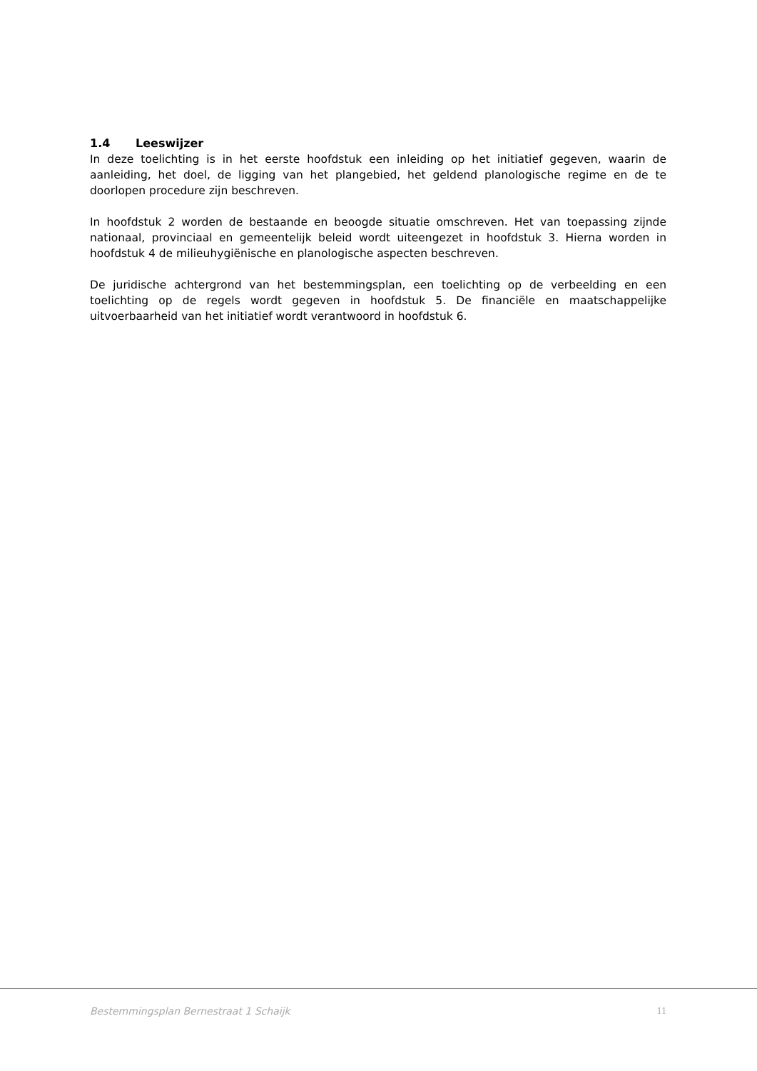1.4 Leeswijzer
In deze toelichting is in het eerste hoofdstuk een inleiding op het initiatief gegeven, waarin de aanleiding, het doel, de ligging van het plangebied, het geldend planologische regime en de te doorlopen procedure zijn beschreven.
In hoofdstuk 2 worden de bestaande en beoogde situatie omschreven. Het van toepassing zijnde nationaal, provinciaal en gemeentelijk beleid wordt uiteengezet in hoofdstuk 3. Hierna worden in hoofdstuk 4 de milieuhygiënische en planologische aspecten beschreven.
De juridische achtergrond van het bestemmingsplan, een toelichting op de verbeelding en een toelichting op de regels wordt gegeven in hoofdstuk 5. De financiële en maatschappelijke uitvoerbaarheid van het initiatief wordt verantwoord in hoofdstuk 6.
Bestemmingsplan Bernestraat 1 Schaijk 11